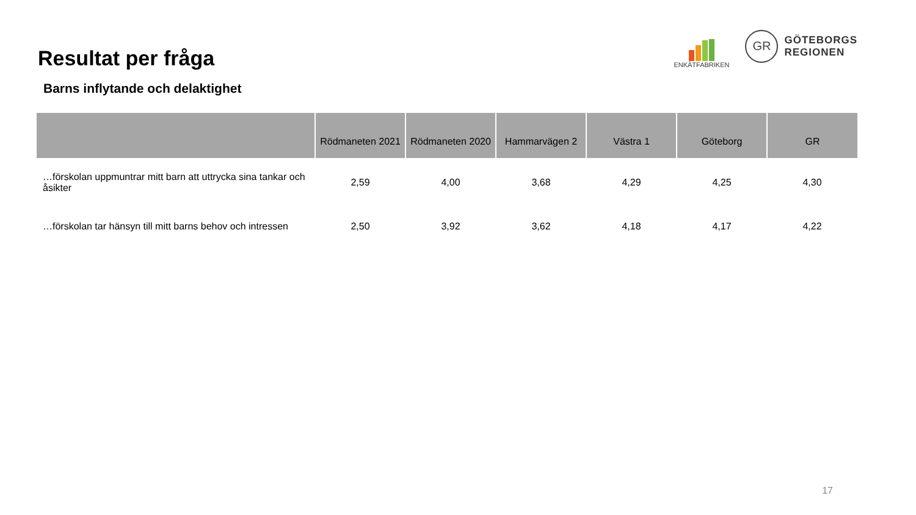Resultat per fråga
ENKÄTFABRIKEN
GR
GÖTEBORGS
REGIONEN
Barns inflytande och delaktighet
| | Rödmaneten 2021 | Rödmaneten 2020 | Hammarvägen 2 | Västra 1 | Göteborg | GR |
| --- | --- | --- | --- | --- | --- | --- |
| …förskolan uppmuntrar mitt barn att uttrycka sina tankar och åsikter | 2,59 | 4,00 | 3,68 | 4,29 | 4,25 | 4,30 |
| …förskolan tar hänsyn till mitt barns behov och intressen | 2,50 | 3,92 | 3,62 | 4,18 | 4,17 | 4,22 |
17